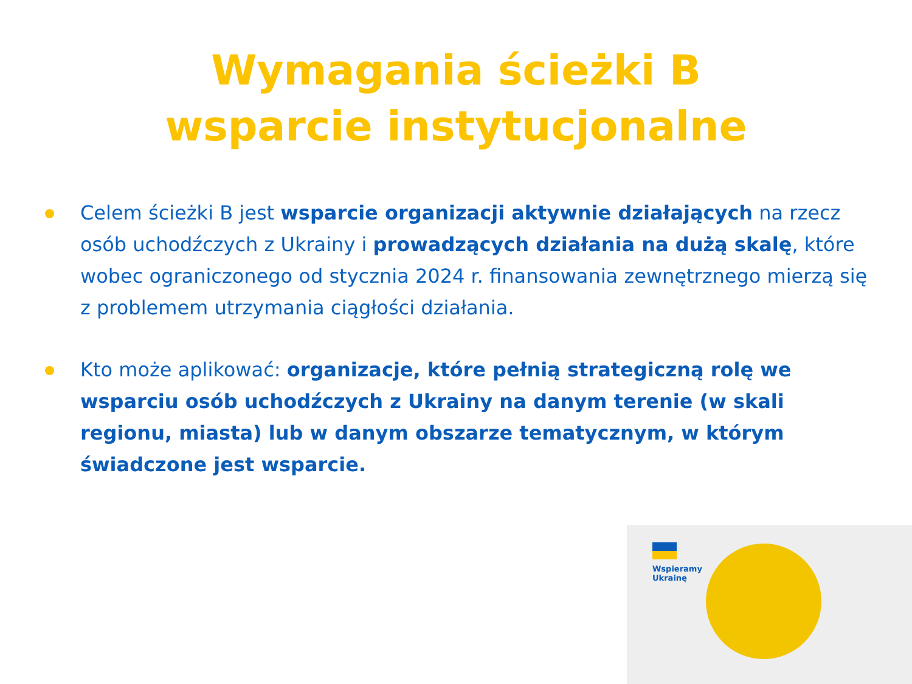Wymagania ścieżki B
wsparcie instytucjonalne
Celem ścieżki B jest wsparcie organizacji aktywnie działających na rzecz osób uchodźczych z Ukrainy i prowadzących działania na dużą skalę, które wobec ograniczonego od stycznia 2024 r. finansowania zewnętrznego mierzą się z problemem utrzymania ciągłości działania.
Kto może aplikować: organizacje, które pełnią strategiczną rolę we wsparciu osób uchodźczych z Ukrainy na danym terenie (w skali regionu, miasta) lub w danym obszarze tematycznym, w którym świadczone jest wsparcie.
Wspieramy
Ukrainę